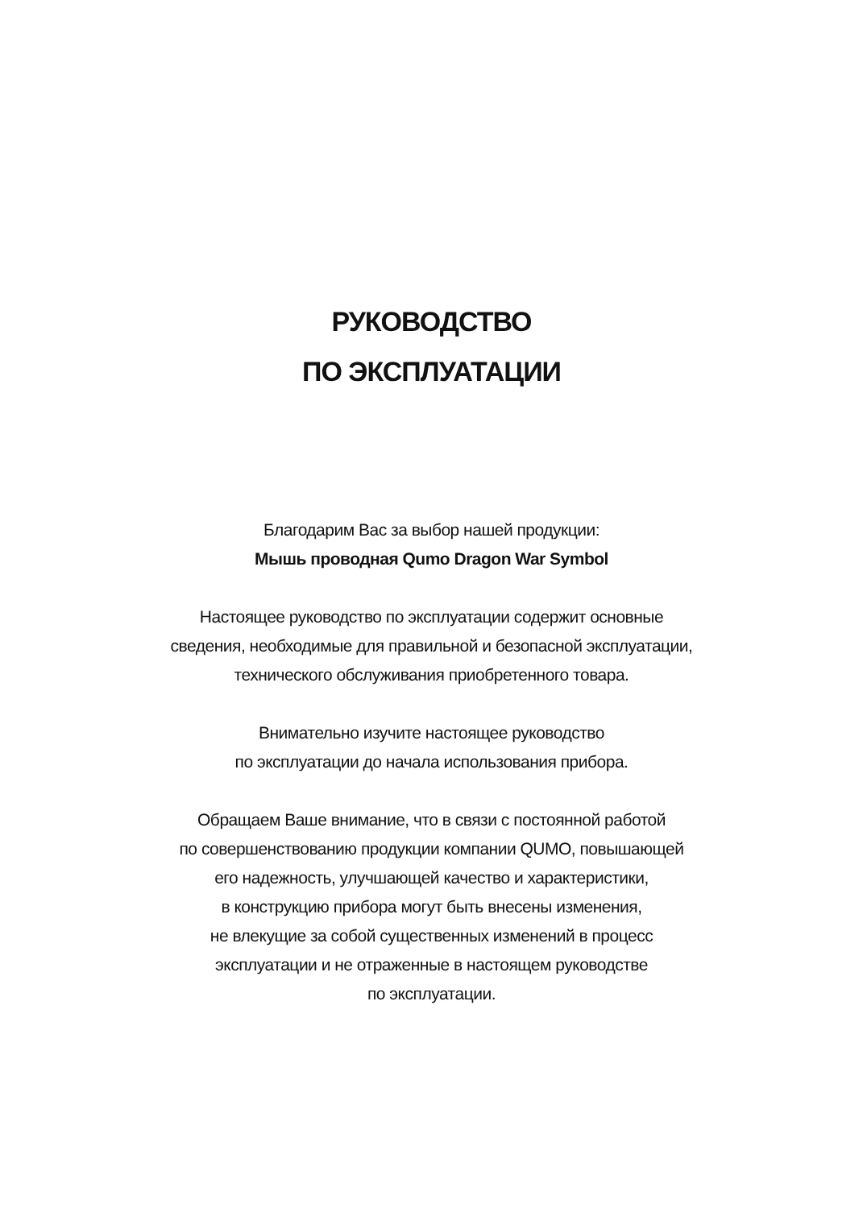РУКОВОДСТВО
ПО ЭКСПЛУАТАЦИИ
Благодарим Вас за выбор нашей продукции:
Мышь проводная Qumo Dragon War Symbol
Настоящее руководство по эксплуатации содержит основные
сведения, необходимые для правильной и безопасной эксплуатации,
технического обслуживания приобретенного товара.
Внимательно изучите настоящее руководство
по эксплуатации до начала использования прибора.
Обращаем Ваше внимание, что в связи с постоянной работой
по совершенствованию продукции компании QUMO, повышающей
его надежность, улучшающей качество и характеристики,
в конструкцию прибора могут быть внесены изменения,
не влекущие за собой существенных изменений в процесс
эксплуатации и не отраженные в настоящем руководстве
по эксплуатации.